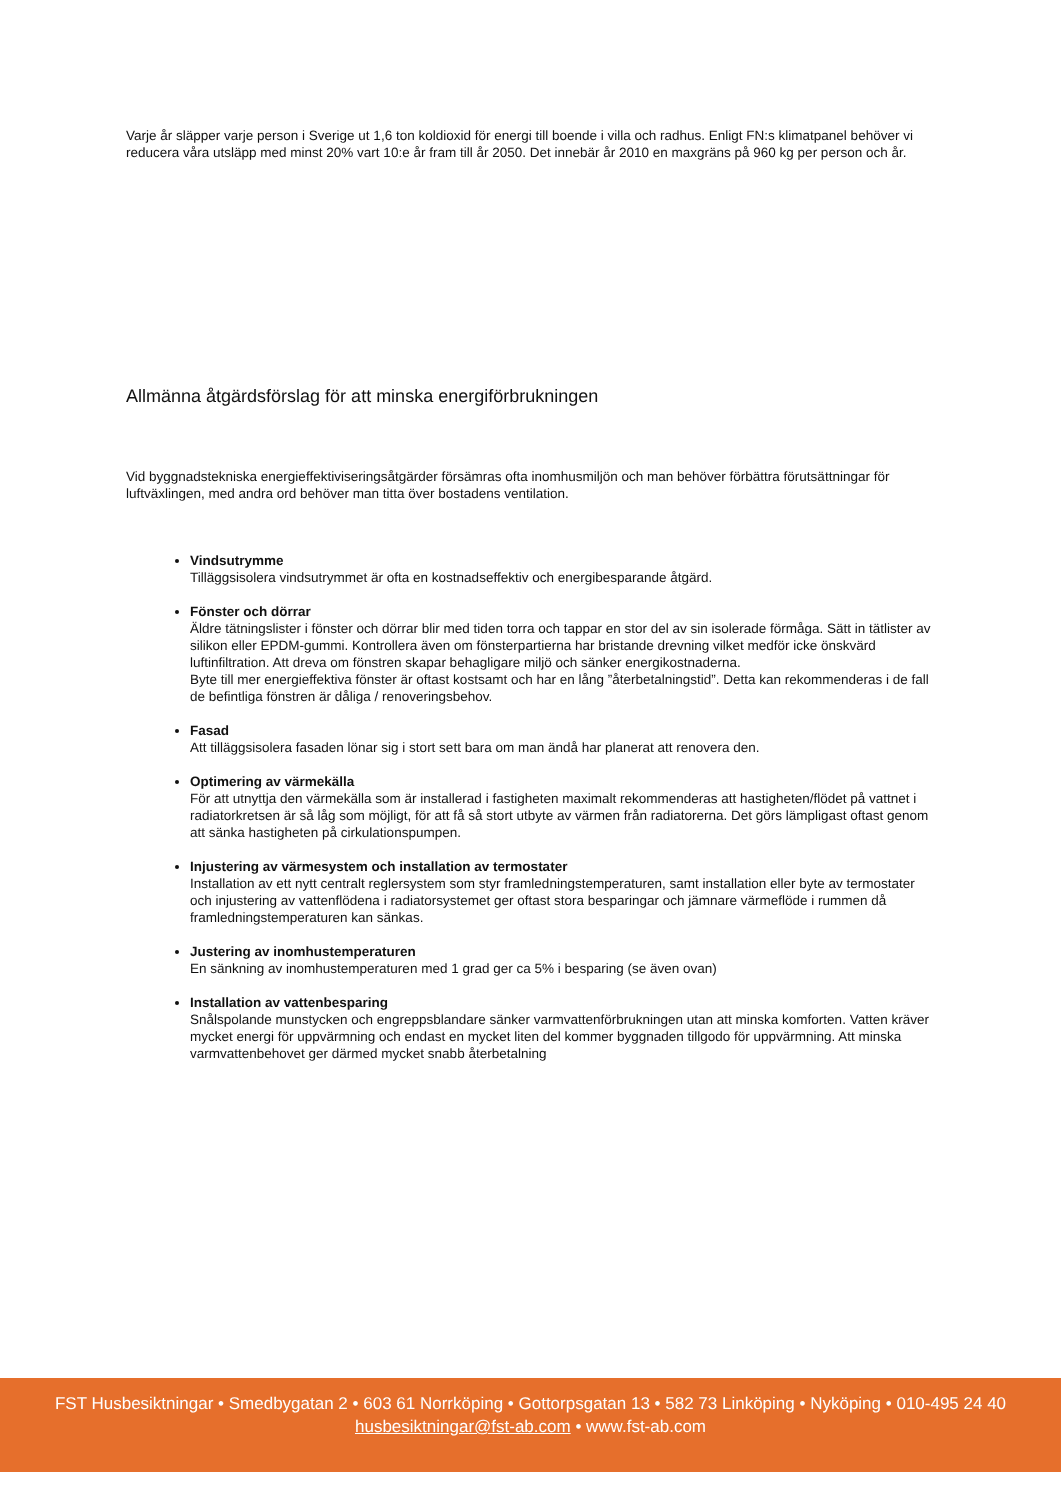Varje år släpper varje person i Sverige ut 1,6 ton koldioxid för energi till boende i villa och radhus. Enligt FN:s klimatpanel behöver vi reducera våra utsläpp med minst 20% vart 10:e år fram till år 2050. Det innebär år 2010 en maxgräns på 960 kg per person och år.
Allmänna åtgärdsförslag för att minska energiförbrukningen
Vid byggnadstekniska energieffektiviseringsåtgärder försämras ofta inomhusmiljön och man behöver förbättra förutsättningar för luftväxlingen, med andra ord behöver man titta över bostadens ventilation.
Vindsutrymme
Tilläggsisolera vindsutrymmet är ofta en kostnadseffektiv och energibesparande åtgärd.
Fönster och dörrar
Äldre tätningslister i fönster och dörrar blir med tiden torra och tappar en stor del av sin isolerade förmåga. Sätt in tätlister av silikon eller EPDM-gummi. Kontrollera även om fönsterpartierna har bristande drevning vilket medför icke önskvärd luftinfiltration. Att dreva om fönstren skapar behagligare miljö och sänker energikostnaderna.
Byte till mer energieffektiva fönster är oftast kostsamt och har en lång ”återbetalningstid”. Detta kan rekommenderas i de fall de befintliga fönstren är dåliga / renoveringsbehov.
Fasad
Att tilläggsisolera fasaden lönar sig i stort sett bara om man ändå har planerat att renovera den.
Optimering av värmekälla
För att utnyttja den värmekälla som är installerad i fastigheten maximalt rekommenderas att hastigheten/flödet på vattnet i radiatorkretsen är så låg som möjligt, för att få så stort utbyte av värmen från radiatorerna. Det görs lämpligast oftast genom att sänka hastigheten på cirkulationspumpen.
Injustering av värmesystem och installation av termostater
Installation av ett nytt centralt reglersystem som styr framledningstemperaturen, samt installation eller byte av termostater och injustering av vattenflödena i radiatorsystemet ger oftast stora besparingar och jämnare värmeflöde i rummen då framledningstemperaturen kan sänkas.
Justering av inomhustemperaturen
En sänkning av inomhustemperaturen med 1 grad ger ca 5% i besparing (se även ovan)
Installation av vattenbesparing
Snålspolande munstycken och engreppsblandare sänker varmvattenförbrukningen utan att minska komforten. Vatten kräver mycket energi för uppvärmning och endast en mycket liten del kommer byggnaden tillgodo för uppvärmning. Att minska varmvattenbehovet ger därmed mycket snabb återbetalning
FST Husbesiktningar • Smedbygatan 2 • 603 61 Norrköping • Gottorpsgatan 13 • 582 73 Linköping • Nyköping • 010-495 24 40
husbesiktningar@fst-ab.com • www.fst-ab.com